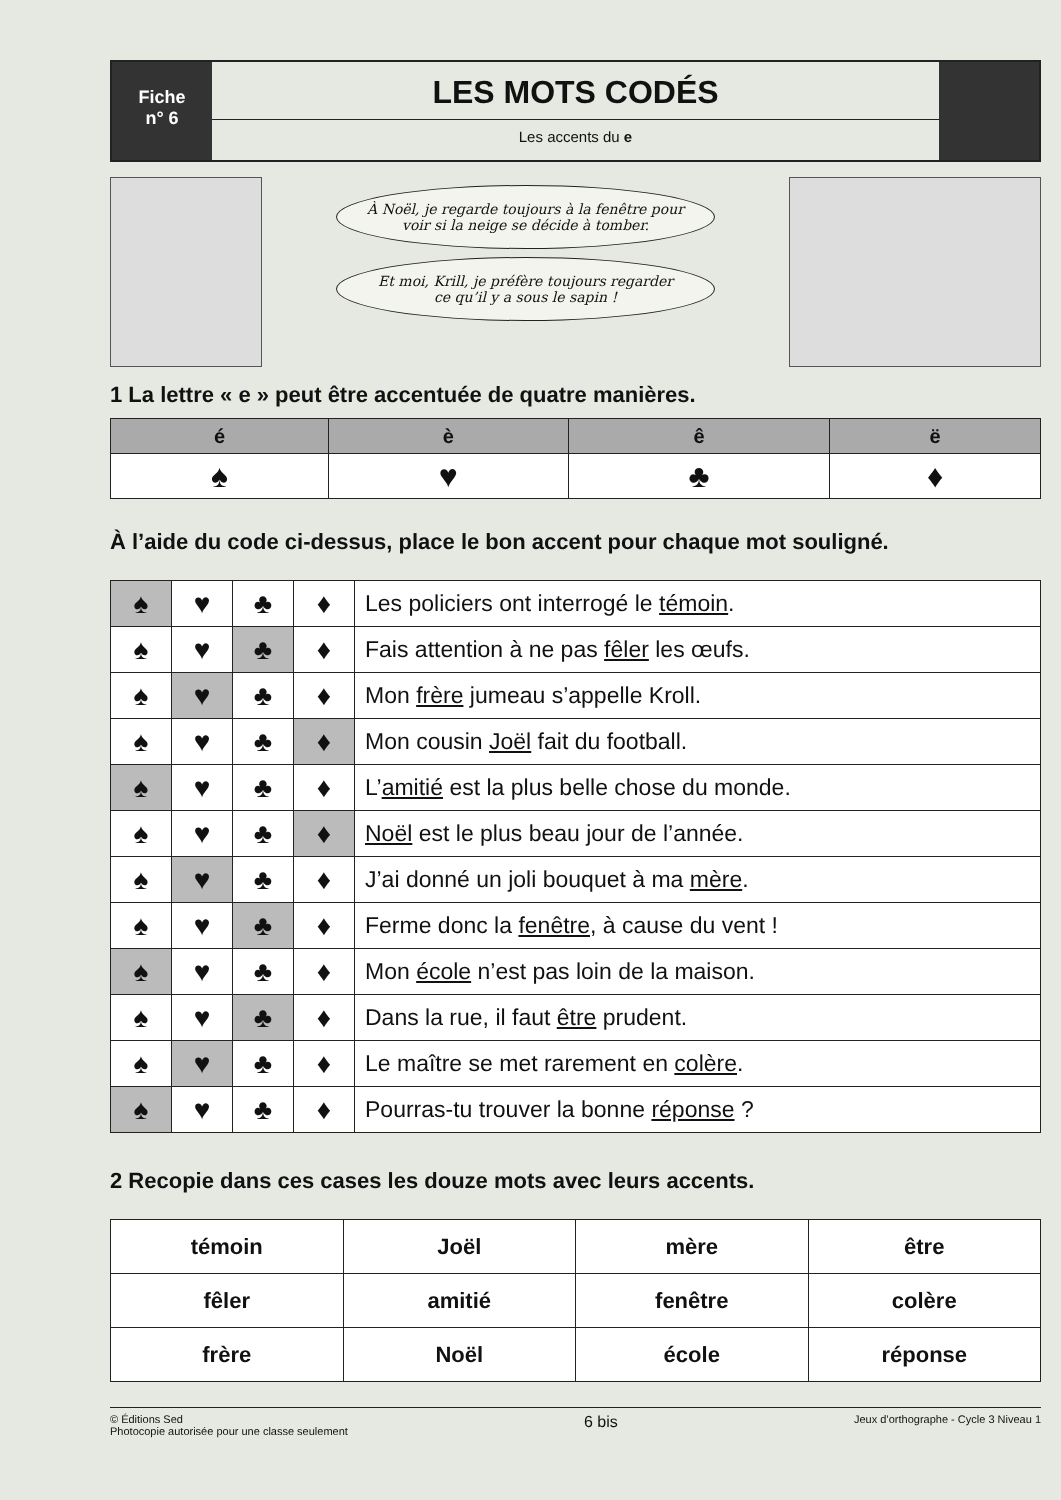Fiche
n° 6
LES MOTS CODÉS
Les accents du e
À Noël, je regarde toujours à la fenêtre pour
voir si la neige se décide à tomber.
Et moi, Krill, je préfère toujours regarder
ce qu’il y a sous le sapin !
1 La lettre « e » peut être accentuée de quatre manières.
| é | è | ê | ë |
| --- | --- | --- | --- |
| ♠ | ♥ | ♣ | ♦ |
À l’aide du code ci-dessus, place le bon accent pour chaque mot souligné.
| ♠ | ♥ | ♣ | ♦ | Les policiers ont interrogé le témoin . |
| ♠ | ♥ | ♣ | ♦ | Fais attention à ne pas fêler les œufs. |
| ♠ | ♥ | ♣ | ♦ | Mon frère jumeau s’appelle Kroll. |
| ♠ | ♥ | ♣ | ♦ | Mon cousin Joël fait du football. |
| ♠ | ♥ | ♣ | ♦ | L’ amitié est la plus belle chose du monde. |
| ♠ | ♥ | ♣ | ♦ | Noël est le plus beau jour de l’année. |
| ♠ | ♥ | ♣ | ♦ | J’ai donné un joli bouquet à ma mère . |
| ♠ | ♥ | ♣ | ♦ | Ferme donc la fenêtre , à cause du vent ! |
| ♠ | ♥ | ♣ | ♦ | Mon école n’est pas loin de la maison. |
| ♠ | ♥ | ♣ | ♦ | Dans la rue, il faut être prudent. |
| ♠ | ♥ | ♣ | ♦ | Le maître se met rarement en colère . |
| ♠ | ♥ | ♣ | ♦ | Pourras-tu trouver la bonne réponse ? |
2 Recopie dans ces cases les douze mots avec leurs accents.
| témoin | Joël | mère | être |
| fêler | amitié | fenêtre | colère |
| frère | Noël | école | réponse |
© Éditions Sed
Photocopie autorisée pour une classe seulement
6 bis
Jeux d’orthographe - Cycle 3 Niveau 1